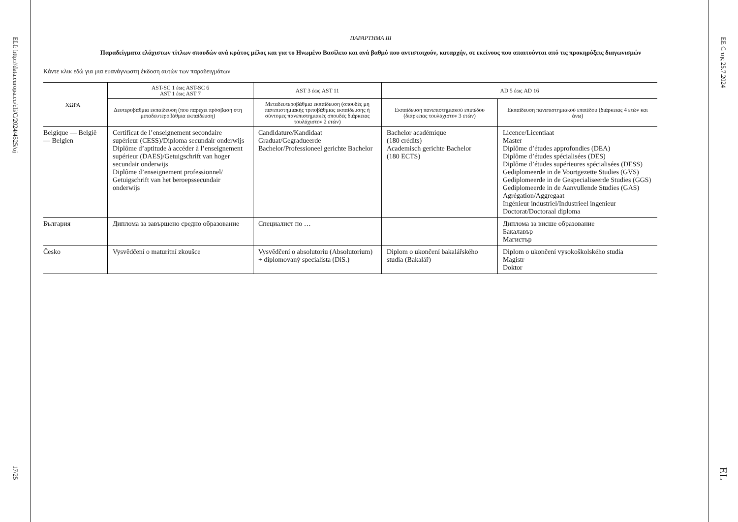ELI: http://data.europa.eu/eli/C/2024/4525/oj
17/25
ΠΑΡΑΡΤΗΜΑ III
Παραδείγματα ελάχιστων τίτλων σπουδών ανά κράτος μέλος και για το Ηνωμένο Βασίλειο και ανά βαθμό που αντιστοιχούν, καταρχήν, σε εκείνους που απαιτούνται από τις προκηρύξεις διαγωνισμών
Κάντε κλικ εδώ για μια ευανάγνωστη έκδοση αυτών των παραδειγμάτων
| ΧΩΡΑ | AST-SC 1 έως AST-SC 6 AST 1 έως AST 7 | AST 3 έως AST 11 | AD 5 έως AD 16 | |
| --- | --- | --- | --- | --- |
| | Δευτεροβάθμια εκπαίδευση (που παρέχει πρόσβαση στη μεταδευτεροβάθμια εκπαίδευση) | Μεταδευτεροβάθμια εκπαίδευση (σπουδές μη πανεπιστημιακής τριτοβάθμιας εκπαίδευσης ή σύντομες πανεπιστημιακές σπουδές διάρκειας τουλάχιστον 2 ετών) | Εκπαίδευση πανεπιστημιακού επιπέδου (διάρκειας τουλάχιστον 3 ετών) | Εκπαίδευση πανεπιστημιακού επιπέδου (διάρκειας 4 ετών και άνω) |
| Belgique — België — Belgien | Certificat de l’enseignement secondaire supérieur (CESS)/Diploma secundair onderwijs Diplôme d’aptitude à accéder à l’enseignement supérieur (DAES)/Getuigschrift van hoger secundair onderwijs Diplôme d’enseignement professionnel/ Getuigschrift van het beroepssecundair onderwijs | Candidature/Kandidaat Graduat/Gegradueerde Bachelor/Professioneel gerichte Bachelor | Bachelor académique (180 crédits) Academisch gerichte Bachelor (180 ECTS) | Licence/Licentiaat Master Diplôme d’études approfondies (DEA) Diplôme d’études spécialisées (DES) Diplôme d’études supérieures spécialisées (DESS) Gediplomeerde in de Voortgezette Studies (GVS) Gediplomeerde in de Gespecialiseerde Studies (GGS) Gediplomeerde in de Aanvullende Studies (GAS) Agrégation/Aggregaat Ingénieur industriel/Industrieel ingenieur Doctorat/Doctoraal diploma |
| България | Диплома за завършено средно образование | Специалист по … | | Диплома за висше образование Бакалавър Магистър |
| Česko | Vysvědčení o maturitní zkoušce | Vysvědčení o absolutoriu (Absolutorium) + diplomovaný specialista (DiS.) | Diplom o ukončení bakalářského studia (Bakalář) | Diplom o ukončení vysokoškolského studia Magistr Doktor |
ΕΕ C της 25.7.2024
EL